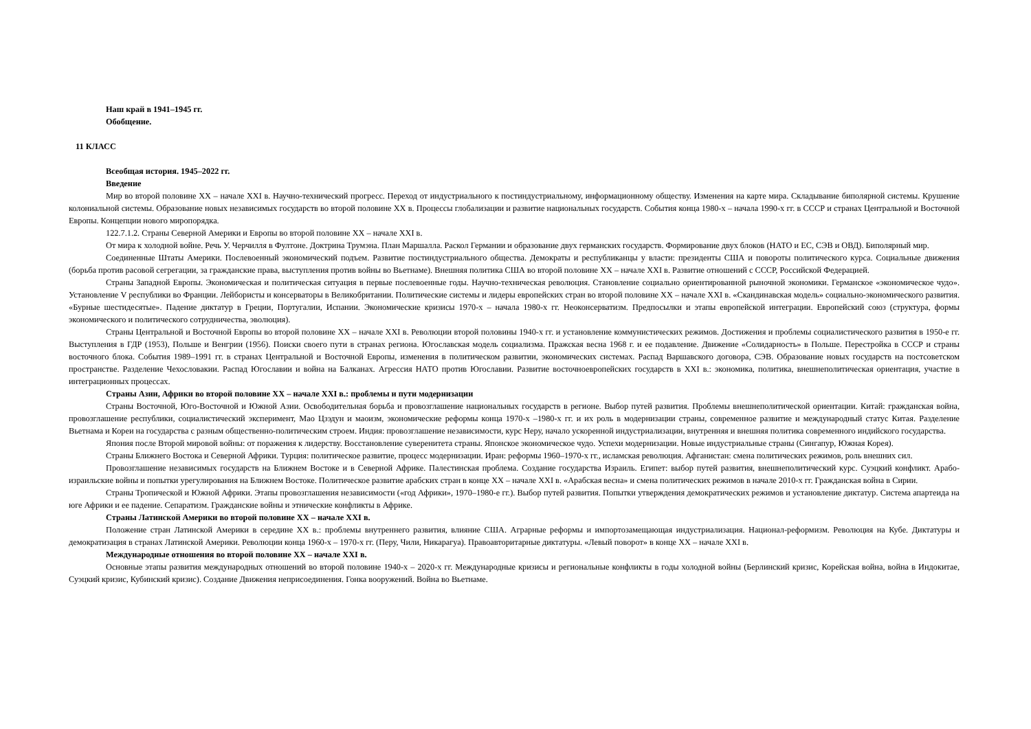Наш край в 1941–1945 гг.
Обобщение.
11 КЛАСС
Всеобщая история. 1945–2022 гг.
Введение
Мир во второй половине XX – начале XXI в. Научно-технический прогресс. Переход от индустриального к постиндустриальному, информационному обществу. Изменения на карте мира. Складывание биполярной системы. Крушение колониальной системы. Образование новых независимых государств во второй половине XX в. Процессы глобализации и развитие национальных государств. События конца 1980-х – начала 1990-х гг. в СССР и странах Центральной и Восточной Европы. Концепции нового миропорядка.
122.7.1.2. Страны Северной Америки и Европы во второй половине XX – начале XXI в.
От мира к холодной войне. Речь У. Черчилля в Фултоне. Доктрина Трумэна. План Маршалла. Раскол Германии и образование двух германских государств. Формирование двух блоков (НАТО и ЕС, СЭВ и ОВД). Биполярный мир.
Соединенные Штаты Америки. Послевоенный экономический подъем. Развитие постиндустриального общества. Демократы и республиканцы у власти: президенты США и повороты политического курса. Социальные движения (борьба против расовой сегрегации, за гражданские права, выступления против войны во Вьетнаме). Внешняя политика США во второй половине XX – начале XXI в. Развитие отношений с СССР, Российской Федерацией.
Страны Западной Европы. Экономическая и политическая ситуация в первые послевоенные годы. Научно-техническая революция. Становление социально ориентированной рыночной экономики. Германское «экономическое чудо». Установление V республики во Франции. Лейбористы и консерваторы в Великобритании. Политические системы и лидеры европейских стран во второй половине XX – начале XXI в. «Скандинавская модель» социально-экономического развития. «Бурные шестидесятые». Падение диктатур в Греции, Португалии, Испании. Экономические кризисы 1970-х – начала 1980-х гг. Неоконсерватизм. Предпосылки и этапы европейской интеграции. Европейский союз (структура, формы экономического и политического сотрудничества, эволюция).
Страны Центральной и Восточной Европы во второй половине XX – начале XXI в. Революции второй половины 1940-х гг. и установление коммунистических режимов. Достижения и проблемы социалистического развития в 1950-е гг. Выступления в ГДР (1953), Польше и Венгрии (1956). Поиски своего пути в странах региона. Югославская модель социализма. Пражская весна 1968 г. и ее подавление. Движение «Солидарность» в Польше. Перестройка в СССР и страны восточного блока. События 1989–1991 гг. в странах Центральной и Восточной Европы, изменения в политическом развитии, экономических системах. Распад Варшавского договора, СЭВ. Образование новых государств на постсоветском пространстве. Разделение Чехословакии. Распад Югославии и война на Балканах. Агрессия НАТО против Югославии. Развитие восточноевропейских государств в XXI в.: экономика, политика, внешнеполитическая ориентация, участие в интеграционных процессах.
Страны Азии, Африки во второй половине XX – начале XXI в.: проблемы и пути модернизации
Страны Восточной, Юго-Восточной и Южной Азии. Освободительная борьба и провозглашение национальных государств в регионе. Выбор путей развития. Проблемы внешнеполитической ориентации. Китай: гражданская война, провозглашение республики, социалистический эксперимент, Мао Цзэдун и маоизм, экономические реформы конца 1970-х –1980-х гг. и их роль в модернизации страны, современное развитие и международный статус Китая. Разделение Вьетнама и Кореи на государства с разным общественно-политическим строем. Индия: провозглашение независимости, курс Неру, начало ускоренной индустриализации, внутренняя и внешняя политика современного индийского государства.
Япония после Второй мировой войны: от поражения к лидерству. Восстановление суверенитета страны. Японское экономическое чудо. Успехи модернизации. Новые индустриальные страны (Сингапур, Южная Корея).
Страны Ближнего Востока и Северной Африки. Турция: политическое развитие, процесс модернизации. Иран: реформы 1960–1970-х гг., исламская революция. Афганистан: смена политических режимов, роль внешних сил.
Провозглашение независимых государств на Ближнем Востоке и в Северной Африке. Палестинская проблема. Создание государства Израиль. Египет: выбор путей развития, внешнеполитический курс. Суэцкий конфликт. Арабо-израильские войны и попытки урегулирования на Ближнем Востоке. Политическое развитие арабских стран в конце XX – начале XXI в. «Арабская весна» и смена политических режимов в начале 2010-х гг. Гражданская война в Сирии.
Страны Тропической и Южной Африки. Этапы провозглашения независимости («год Африки», 1970–1980-е гг.). Выбор путей развития. Попытки утверждения демократических режимов и установление диктатур. Система апартеида на юге Африки и ее падение. Сепаратизм. Гражданские войны и этнические конфликты в Африке.
Страны Латинской Америки во второй половине XX – начале XXI в.
Положение стран Латинской Америки в середине XX в.: проблемы внутреннего развития, влияние США. Аграрные реформы и импортозамещающая индустриализация. Национал-реформизм. Революция на Кубе. Диктатуры и демократизация в странах Латинской Америки. Революции конца 1960-х – 1970-х гг. (Перу, Чили, Никарагуа). Правоавторитарные диктатуры. «Левый поворот» в конце XX – начале XXI в.
Международные отношения во второй половине XX – начале XXI в.
Основные этапы развития международных отношений во второй половине 1940-х – 2020-х гг. Международные кризисы и региональные конфликты в годы холодной войны (Берлинский кризис, Корейская война, война в Индокитае, Суэцкий кризис, Кубинский кризис). Создание Движения неприсоединения. Гонка вооружений. Война во Вьетнаме.